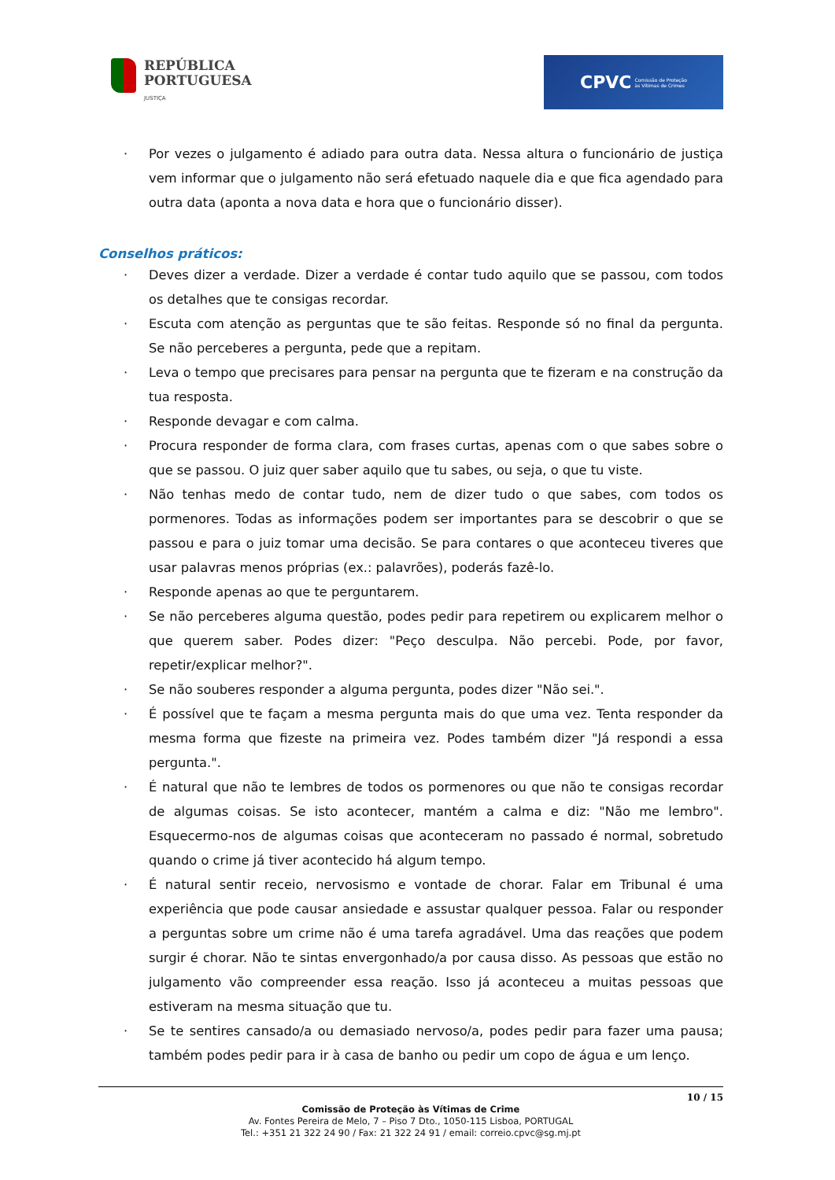REPÚBLICA
PORTUGUESA
JUSTIÇA
CPVC Comissão de Proteção
às Vítimas de Crimes
· Por vezes o julgamento é adiado para outra data. Nessa altura o funcionário de justiça vem informar que o julgamento não será efetuado naquele dia e que fica agendado para outra data (aponta a nova data e hora que o funcionário disser).
Conselhos práticos:
· Deves dizer a verdade. Dizer a verdade é contar tudo aquilo que se passou, com todos os detalhes que te consigas recordar.
· Escuta com atenção as perguntas que te são feitas. Responde só no final da pergunta. Se não perceberes a pergunta, pede que a repitam.
· Leva o tempo que precisares para pensar na pergunta que te fizeram e na construção da tua resposta.
· Responde devagar e com calma.
· Procura responder de forma clara, com frases curtas, apenas com o que sabes sobre o que se passou. O juiz quer saber aquilo que tu sabes, ou seja, o que tu viste.
· Não tenhas medo de contar tudo, nem de dizer tudo o que sabes, com todos os pormenores. Todas as informações podem ser importantes para se descobrir o que se passou e para o juiz tomar uma decisão. Se para contares o que aconteceu tiveres que usar palavras menos próprias (ex.: palavrões), poderás fazê-lo.
· Responde apenas ao que te perguntarem.
· Se não perceberes alguma questão, podes pedir para repetirem ou explicarem melhor o que querem saber. Podes dizer: "Peço desculpa. Não percebi. Pode, por favor, repetir/explicar melhor?".
· Se não souberes responder a alguma pergunta, podes dizer "Não sei.".
· É possível que te façam a mesma pergunta mais do que uma vez. Tenta responder da mesma forma que fizeste na primeira vez. Podes também dizer "Já respondi a essa pergunta.".
· É natural que não te lembres de todos os pormenores ou que não te consigas recordar de algumas coisas. Se isto acontecer, mantém a calma e diz: "Não me lembro". Esquecermo-nos de algumas coisas que aconteceram no passado é normal, sobretudo quando o crime já tiver acontecido há algum tempo.
· É natural sentir receio, nervosismo e vontade de chorar. Falar em Tribunal é uma experiência que pode causar ansiedade e assustar qualquer pessoa. Falar ou responder a perguntas sobre um crime não é uma tarefa agradável. Uma das reações que podem surgir é chorar. Não te sintas envergonhado/a por causa disso. As pessoas que estão no julgamento vão compreender essa reação. Isso já aconteceu a muitas pessoas que estiveram na mesma situação que tu.
· Se te sentires cansado/a ou demasiado nervoso/a, podes pedir para fazer uma pausa; também podes pedir para ir à casa de banho ou pedir um copo de água e um lenço.
10 / 15
Comissão de Proteção às Vítimas de Crime
Av. Fontes Pereira de Melo, 7 – Piso 7 Dto., 1050-115 Lisboa, PORTUGAL
Tel.: +351 21 322 24 90 / Fax: 21 322 24 91 / email: correio.cpvc@sg.mj.pt